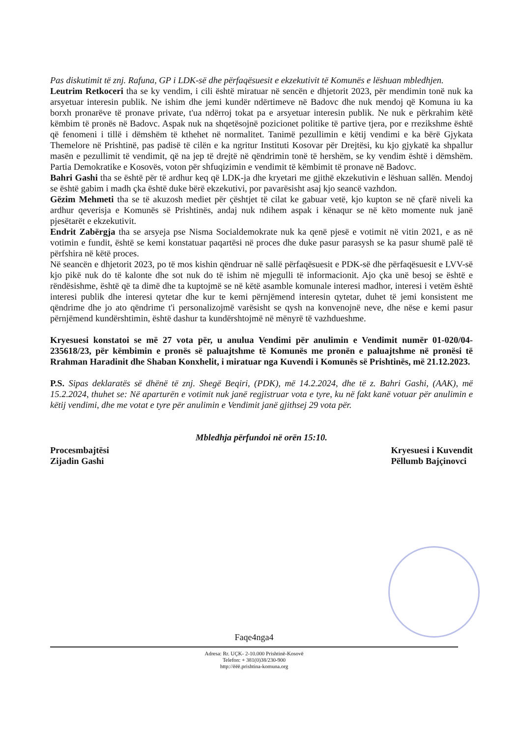Pas diskutimit të znj. Rafuna, GP i LDK-së dhe përfaqësuesit e ekzekutivit të Komunës e lëshuan mbledhjen.
Leutrim Retkoceri tha se ky vendim, i cili është miratuar në sencën e dhjetorit 2023, për mendimin tonë nuk ka arsyetuar interesin publik. Ne ishim dhe jemi kundër ndërtimeve në Badovc dhe nuk mendoj që Komuna iu ka borxh pronarëve të pronave private, t'ua ndërroj tokat pa e arsyetuar interesin publik. Ne nuk e përkrahim këtë këmbim të pronës në Badovc. Aspak nuk na shqetësojnë pozicionet politike të partive tjera, por e rrezikshme është që fenomeni i tillë i dëmshëm të kthehet në normalitet. Tanimë pezullimin e këtij vendimi e ka bërë Gjykata Themelore në Prishtinë, pas padisë të cilën e ka ngritur Instituti Kosovar për Drejtësi, ku kjo gjykatë ka shpallur masën e pezullimit të vendimit, që na jep të drejtë në qëndrimin tonë të hershëm, se ky vendim është i dëmshëm. Partia Demokratike e Kosovës, voton për shfuqizimin e vendimit të këmbimit të pronave në Badovc.
Bahri Gashi tha se është për të ardhur keq që LDK-ja dhe kryetari me gjithë ekzekutivin e lëshuan sallën. Mendoj se është gabim i madh çka është duke bërë ekzekutivi, por pavarësisht asaj kjo seancë vazhdon.
Gëzim Mehmeti tha se të akuzosh mediet për çështjet të cilat ke gabuar vetë, kjo kupton se në çfarë niveli ka ardhur qeverisja e Komunës së Prishtinës, andaj nuk ndihem aspak i kënaqur se në këto momente nuk janë pjesëtarët e ekzekutivit.
Endrit Zabërgja tha se arsyeja pse Nisma Socialdemokrate nuk ka qenë pjesë e votimit në vitin 2021, e as në votimin e fundit, është se kemi konstatuar paqartësi në proces dhe duke pasur parasysh se ka pasur shumë palë të përfshira në këtë proces.
Në seancën e dhjetorit 2023, po të mos kishin qëndruar në sallë përfaqësuesit e PDK-së dhe përfaqësuesit e LVV-së kjo pikë nuk do të kalonte dhe sot nuk do të ishim në mjegulli të informacionit. Ajo çka unë besoj se është e rëndësishme, është që ta dimë dhe ta kuptojmë se në këtë asamble komunale interesi madhor, interesi i vetëm është interesi publik dhe interesi qytetar dhe kur te kemi përnjëmend interesin qytetar, duhet të jemi konsistent me qëndrime dhe jo ato qëndrime t'i personalizojmë varësisht se qysh na konvenojnë neve, dhe nëse e kemi pasur përnjëmend kundërshtimin, është dashur ta kundërshtojmë në mënyrë të vazhdueshme.
Kryesuesi konstatoi se më 27 vota për, u anulua Vendimi për anulimin e Vendimit numër 01-020/04-235618/23, për këmbimin e pronës së paluajtshme të Komunës me pronën e paluajtshme në pronësi të Rrahman Haradinit dhe Shaban Konxhelit, i miratuar nga Kuvendi i Komunës së Prishtinës, më 21.12.2023.
P.S. Sipas deklaratës së dhënë të znj. Shegë Beqiri, (PDK), më 14.2.2024, dhe të z. Bahri Gashi, (AAK), më 15.2.2024, thuhet se: Në aparturën e votimit nuk janë regjistruar vota e tyre, ku në fakt kanë votuar për anulimin e këtij vendimi, dhe me votat e tyre për anulimin e Vendimit janë gjithsej 29 vota për.
Mbledhja përfundoi në orën 15:10.
Procesmbajtësi
Zijadin Gashi
Kryesuesi i Kuvendit
Pëllumb Bajçinovci
Faqe4nga4
Adresa: Rr. UÇK- 2-10.000 Prishtinë-Kosovë
Telefon: + 381(0)38/230-900
http://ëëë.prishtina-komuna.org